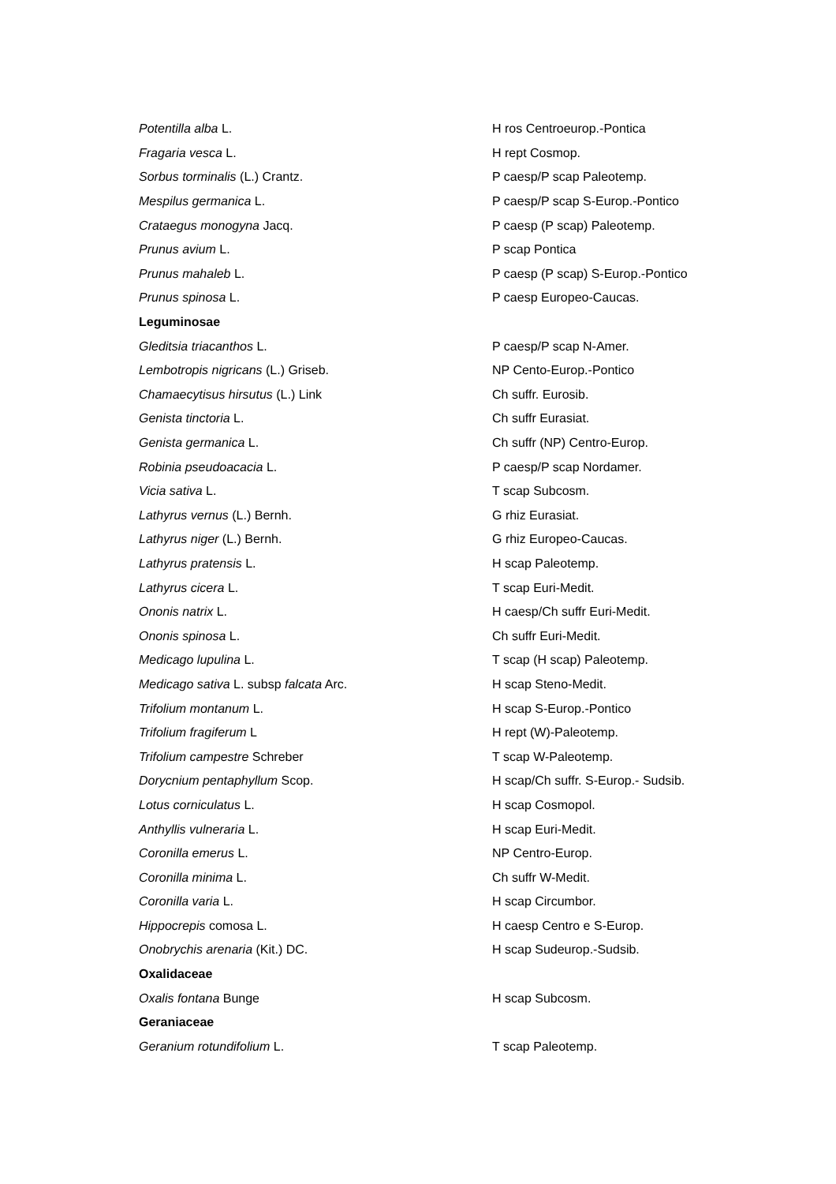| Potentilla alba L. | H ros Centroeurop.-Pontica |
| Fragaria vesca L. | H rept Cosmop. |
| Sorbus torminalis (L.) Crantz. | P caesp/P scap Paleotemp. |
| Mespilus germanica L. | P caesp/P scap S-Europ.-Pontico |
| Crataegus monogyna Jacq. | P caesp (P scap) Paleotemp. |
| Prunus avium L. | P scap Pontica |
| Prunus mahaleb L. | P caesp (P scap) S-Europ.-Pontico |
| Prunus spinosa L. | P caesp Europeo-Caucas. |
| Leguminosae | |
| Gleditsia triacanthos L. | P caesp/P scap N-Amer. |
| Lembotropis nigricans (L.) Griseb. | NP Cento-Europ.-Pontico |
| Chamaecytisus hirsutus (L.) Link | Ch suffr. Eurosib. |
| Genista tinctoria L. | Ch suffr Eurasiat. |
| Genista germanica L. | Ch suffr (NP) Centro-Europ. |
| Robinia pseudoacacia L. | P caesp/P scap Nordamer. |
| Vicia sativa L. | T scap Subcosm. |
| Lathyrus vernus (L.) Bernh. | G rhiz Eurasiat. |
| Lathyrus niger (L.) Bernh. | G rhiz Europeo-Caucas. |
| Lathyrus pratensis L. | H scap Paleotemp. |
| Lathyrus cicera L. | T scap Euri-Medit. |
| Ononis natrix L. | H caesp/Ch suffr Euri-Medit. |
| Ononis spinosa L. | Ch suffr Euri-Medit. |
| Medicago lupulina L. | T scap (H scap) Paleotemp. |
| Medicago sativa L. subsp falcata Arc. | H scap Steno-Medit. |
| Trifolium montanum L. | H scap S-Europ.-Pontico |
| Trifolium fragiferum L | H rept (W)-Paleotemp. |
| Trifolium campestre Schreber | T scap W-Paleotemp. |
| Dorycnium pentaphyllum Scop. | H scap/Ch suffr. S-Europ.- Sudsib. |
| Lotus corniculatus L. | H scap Cosmopol. |
| Anthyllis vulneraria L. | H scap Euri-Medit. |
| Coronilla emerus L. | NP Centro-Europ. |
| Coronilla minima L. | Ch suffr W-Medit. |
| Coronilla varia L. | H scap Circumbor. |
| Hippocrepis comosa L. | H caesp Centro e S-Europ. |
| Onobrychis arenaria (Kit.) DC. | H scap Sudeurop.-Sudsib. |
| Oxalidaceae | |
| Oxalis fontana Bunge | H scap Subcosm. |
| Geraniaceae | |
| Geranium rotundifolium L. | T scap Paleotemp. |